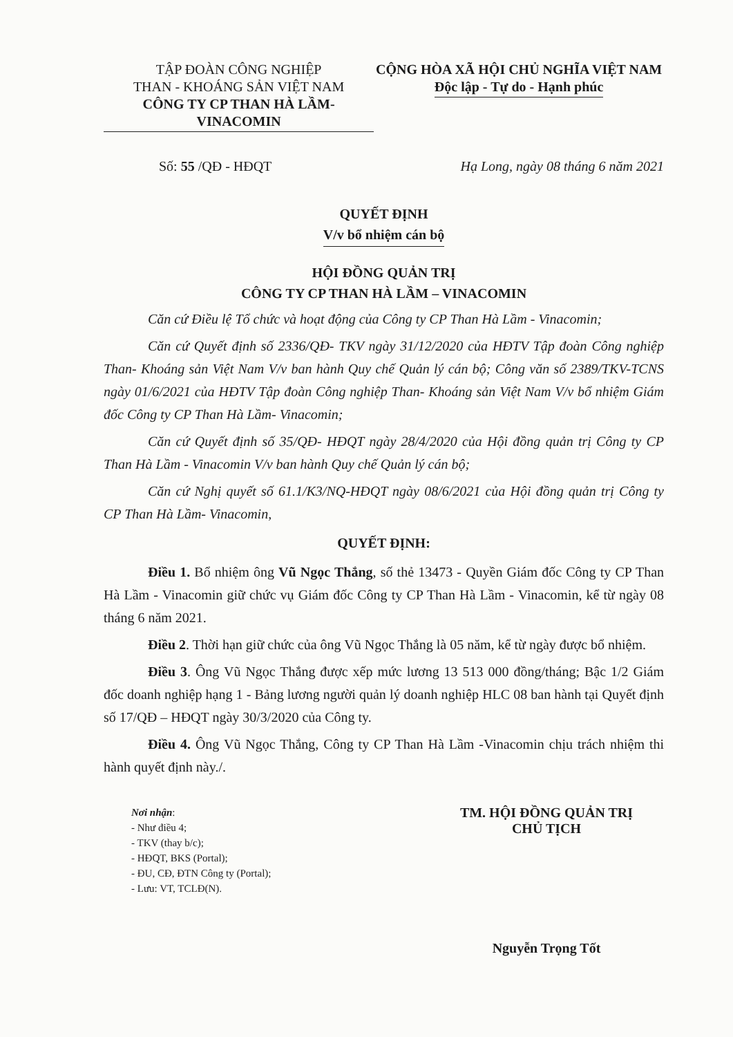TẬP ĐOÀN CÔNG NGHIỆP
THAN - KHOÁNG SẢN VIỆT NAM
CÔNG TY CP THAN HÀ LẦM-VINACOMIN
CỘNG HÒA XÃ HỘI CHỦ NGHĨA VIỆT NAM
Độc lập - Tự do - Hạnh phúc
Số: 55 /QĐ - HĐQT Hạ Long, ngày 08 tháng 6 năm 2021
QUYẾT ĐỊNH
V/v bổ nhiệm cán bộ
HỘI ĐỒNG QUẢN TRỊ
CÔNG TY CP THAN HÀ LẦM – VINACOMIN
Căn cứ Điều lệ Tổ chức và hoạt động của Công ty CP Than Hà Lầm - Vinacomin;
Căn cứ Quyết định số 2336/QĐ- TKV ngày 31/12/2020 của HĐTV Tập đoàn Công nghiệp Than- Khoáng sản Việt Nam V/v ban hành Quy chế Quản lý cán bộ; Công văn số 2389/TKV-TCNS ngày 01/6/2021 của HĐTV Tập đoàn Công nghiệp Than- Khoáng sản Việt Nam V/v bổ nhiệm Giám đốc Công ty CP Than Hà Lầm- Vinacomin;
Căn cứ Quyết định số 35/QĐ- HĐQT ngày 28/4/2020 của Hội đồng quản trị Công ty CP Than Hà Lầm - Vinacomin V/v ban hành Quy chế Quản lý cán bộ;
Căn cứ Nghị quyết số 61.1/K3/NQ-HĐQT ngày 08/6/2021 của Hội đồng quản trị Công ty CP Than Hà Lầm- Vinacomin,
QUYẾT ĐỊNH:
Điều 1. Bổ nhiệm ông Vũ Ngọc Thắng, số thẻ 13473 - Quyền Giám đốc Công ty CP Than Hà Lầm - Vinacomin giữ chức vụ Giám đốc Công ty CP Than Hà Lầm - Vinacomin, kể từ ngày 08 tháng 6 năm 2021.
Điều 2. Thời hạn giữ chức của ông Vũ Ngọc Thắng là 05 năm, kể từ ngày được bổ nhiệm.
Điều 3. Ông Vũ Ngọc Thắng được xếp mức lương 13 513 000 đồng/tháng; Bậc 1/2 Giám đốc doanh nghiệp hạng 1 - Bảng lương người quản lý doanh nghiệp HLC 08 ban hành tại Quyết định số 17/QĐ – HĐQT ngày 30/3/2020 của Công ty.
Điều 4. Ông Vũ Ngọc Thắng, Công ty CP Than Hà Lầm -Vinacomin chịu trách nhiệm thi hành quyết định này./.
Nơi nhận:
- Như điều 4;
- TKV (thay b/c);
- HĐQT, BKS (Portal);
- ĐU, CĐ, ĐTN Công ty (Portal);
- Lưu: VT, TCLĐ(N).
TM. HỘI ĐỒNG QUẢN TRỊ
CHỦ TỊCH
Nguyễn Trọng Tốt